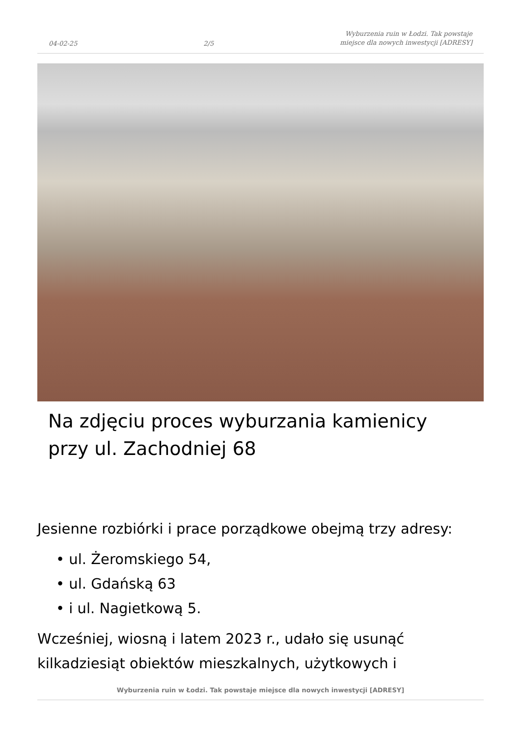04-02-25 2/5 Wyburzenia ruin w Łodzi. Tak powstaje miejsce dla nowych inwestycji [ADRESY]
Na zdjęciu proces wyburzania kamienicy przy ul. Zachodniej 68
Jesienne rozbiórki i prace porządkowe obejmą trzy adresy:
• ul. Żeromskiego 54,
• ul. Gdańską 63
• i ul. Nagietkową 5.
Wcześniej, wiosną i latem 2023 r., udało się usunąć kilkadziesiąt obiektów mieszkalnych, użytkowych i
Wyburzenia ruin w Łodzi. Tak powstaje miejsce dla nowych inwestycji [ADRESY]